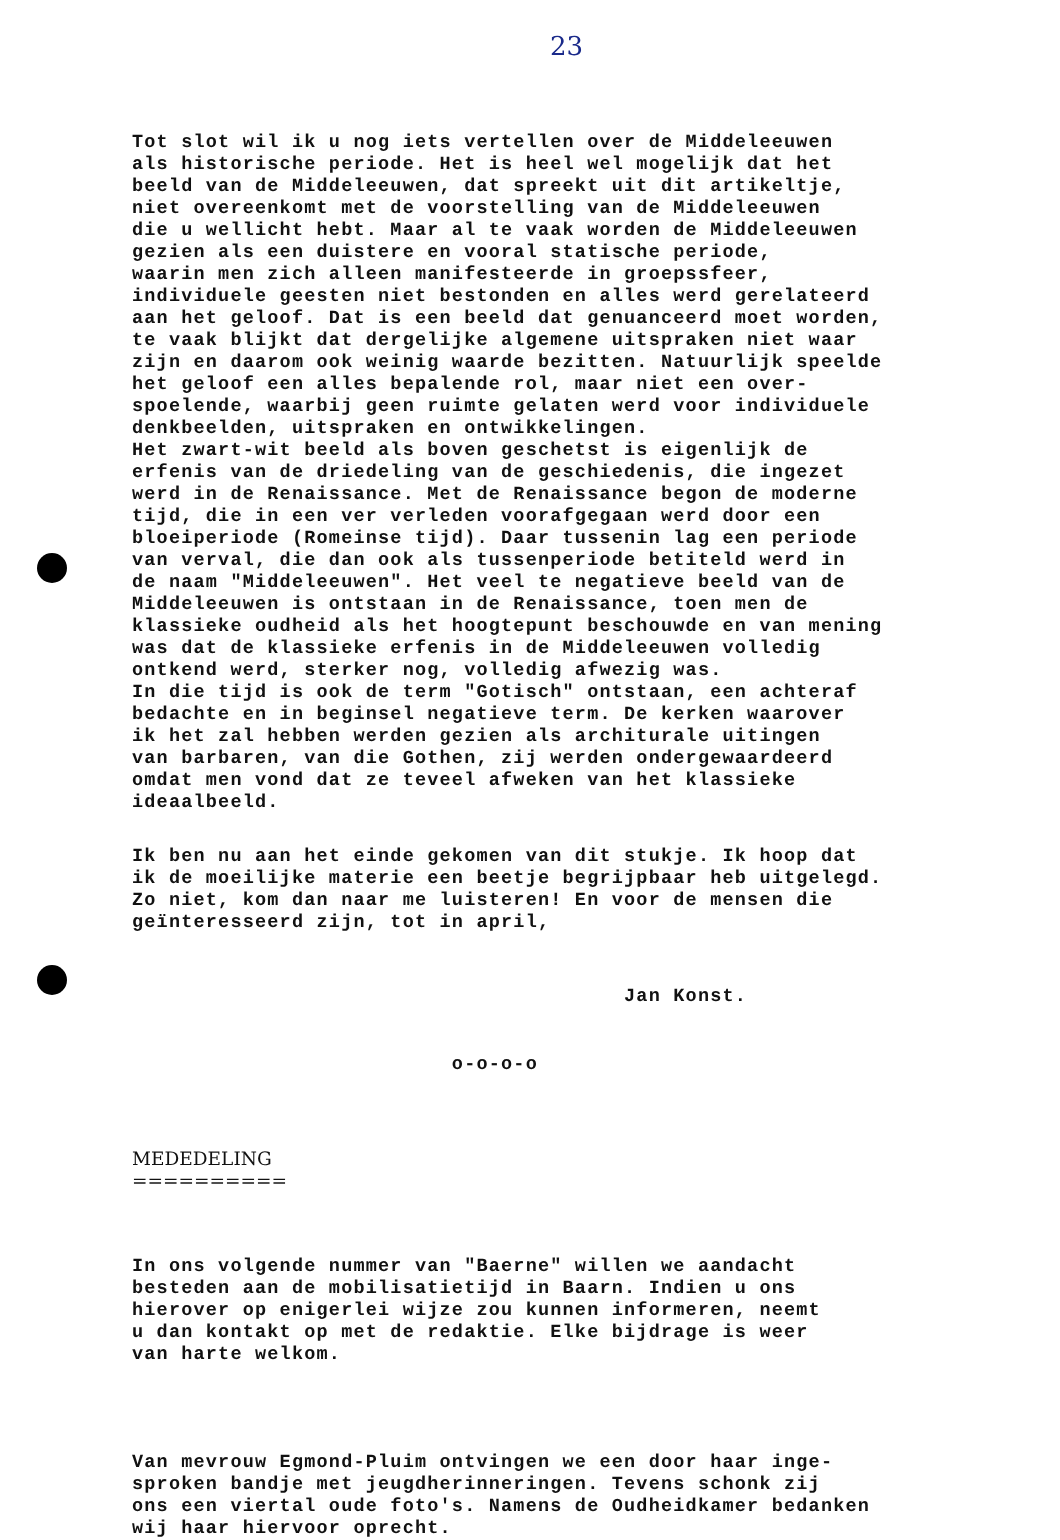23
Tot slot wil ik u nog iets vertellen over de Middeleeuwen als historische periode. Het is heel wel mogelijk dat het beeld van de Middeleeuwen, dat spreekt uit dit artikeltje, niet overeenkomt met de voorstelling van de Middeleeuwen die u wellicht hebt. Maar al te vaak worden de Middeleeuwen gezien als een duistere en vooral statische periode, waarin men zich alleen manifesteerde in groepssfeer, individuele geesten niet bestonden en alles werd gerelateerd aan het geloof. Dat is een beeld dat genuanceerd moet worden, te vaak blijkt dat dergelijke algemene uitspraken niet waar zijn en daarom ook weinig waarde bezitten. Natuurlijk speelde het geloof een alles bepalende rol, maar niet een over- spoelende, waarbij geen ruimte gelaten werd voor individuele denkbeelden, uitspraken en ontwikkelingen. Het zwart-wit beeld als boven geschetst is eigenlijk de erfenis van de driedeling van de geschiedenis, die ingezet werd in de Renaissance. Met de Renaissance begon de moderne tijd, die in een ver verleden voorafgegaan werd door een bloeiperiode (Romeinse tijd). Daar tussenin lag een periode van verval, die dan ook als tussenperiode betiteld werd in de naam "Middeleeuwen". Het veel te negatieve beeld van de Middeleeuwen is ontstaan in de Renaissance, toen men de klassieke oudheid als het hoogtepunt beschouwde en van mening was dat de klassieke erfenis in de Middeleeuwen volledig ontkend werd, sterker nog, volledig afwezig was. In die tijd is ook de term "Gotisch" ontstaan, een achteraf bedachte en in beginsel negatieve term. De kerken waarover ik het zal hebben werden gezien als architurale uitingen van barbaren, van die Gothen, zij werden ondergewaardeerd omdat men vond dat ze teveel afweken van het klassieke ideaalbeeld.
Ik ben nu aan het einde gekomen van dit stukje. Ik hoop dat ik de moeilijke materie een beetje begrijpbaar heb uitgelegd. Zo niet, kom dan naar me luisteren! En voor de mensen die geïnteresseerd zijn, tot in april,
Jan Konst.
o-o-o-o
MEDEDELING ==========
In ons volgende nummer van "Baerne" willen we aandacht besteden aan de mobilisatietijd in Baarn. Indien u ons hierover op enigerlei wijze zou kunnen informeren, neemt u dan kontakt op met de redaktie. Elke bijdrage is weer van harte welkom.
Van mevrouw Egmond-Pluim ontvingen we een door haar inge- sproken bandje met jeugdherinneringen. Tevens schonk zij ons een viertal oude foto's. Namens de Oudheidkamer bedanken wij haar hiervoor oprecht.